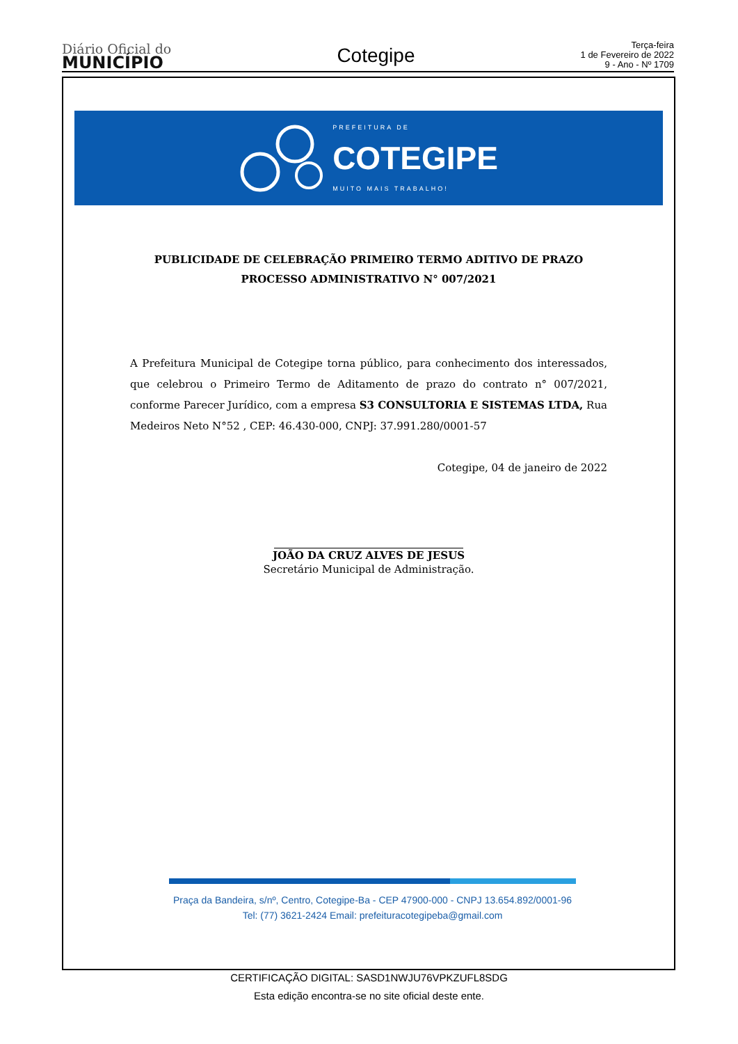Diário Oficial do
MUNICÍPIO
Cotegipe
Terça-feira
1 de Fevereiro de 2022
9 - Ano - Nº 1709
PREFEITURA DE
COTEGIPE
MUITO MAIS TRABALHO!
PUBLICIDADE DE CELEBRAÇÃO PRIMEIRO TERMO ADITIVO DE PRAZO
PROCESSO ADMINISTRATIVO N° 007/2021
A Prefeitura Municipal de Cotegipe torna público, para conhecimento dos interessados, que celebrou o Primeiro Termo de Aditamento de prazo do contrato n° 007/2021, conforme Parecer Jurídico, com a empresa S3 CONSULTORIA E SISTEMAS LTDA, Rua Medeiros Neto N°52 , CEP: 46.430-000, CNPJ: 37.991.280/0001-57
Cotegipe, 04 de janeiro de 2022
JOÃO DA CRUZ ALVES DE JESUS
Secretário Municipal de Administração.
Praça da Bandeira, s/nº, Centro, Cotegipe-Ba - CEP 47900-000 - CNPJ 13.654.892/0001-96
Tel: (77) 3621-2424 Email: prefeituracotegipeba@gmail.com
CERTIFICAÇÃO DIGITAL: SASD1NWJU76VPKZUFL8SDG
Esta edição encontra-se no site oficial deste ente.